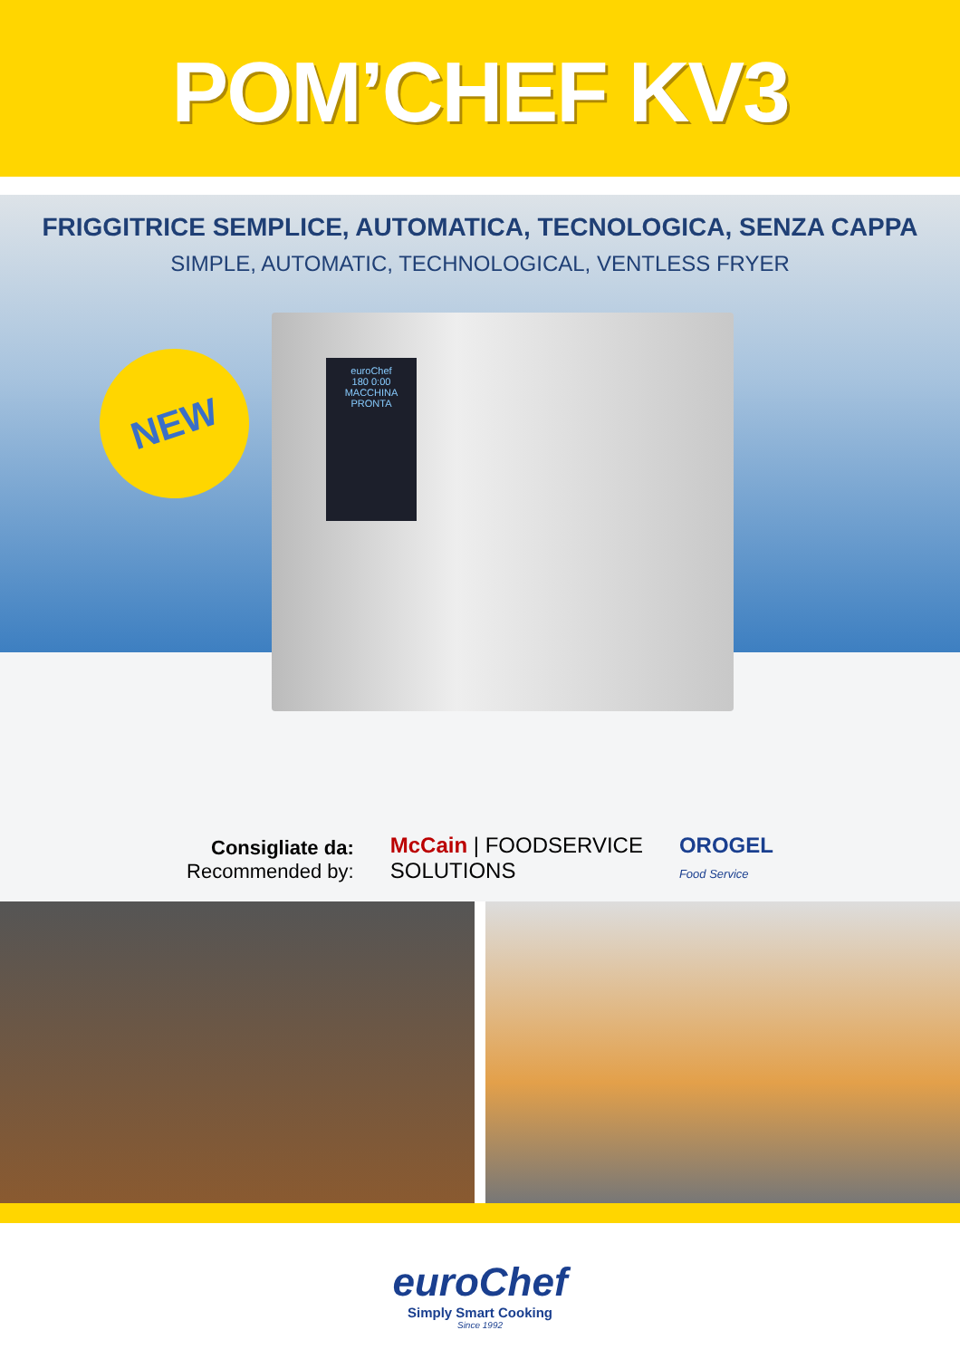POM’CHEF KV3
FRIGGITRICE SEMPLICE, AUTOMATICA, TECNOLOGICA, SENZA CAPPA
SIMPLE, AUTOMATIC, TECHNOLOGICAL, VENTLESS FRYER
NEW
euroChef
180 0:00
MACCHINA PRONTA
Consigliate da:
Recommended by:
McCain | FOODSERVICE
SOLUTIONS
OROGEL
Food Service
euroChef
Simply Smart Cooking
Since 1992